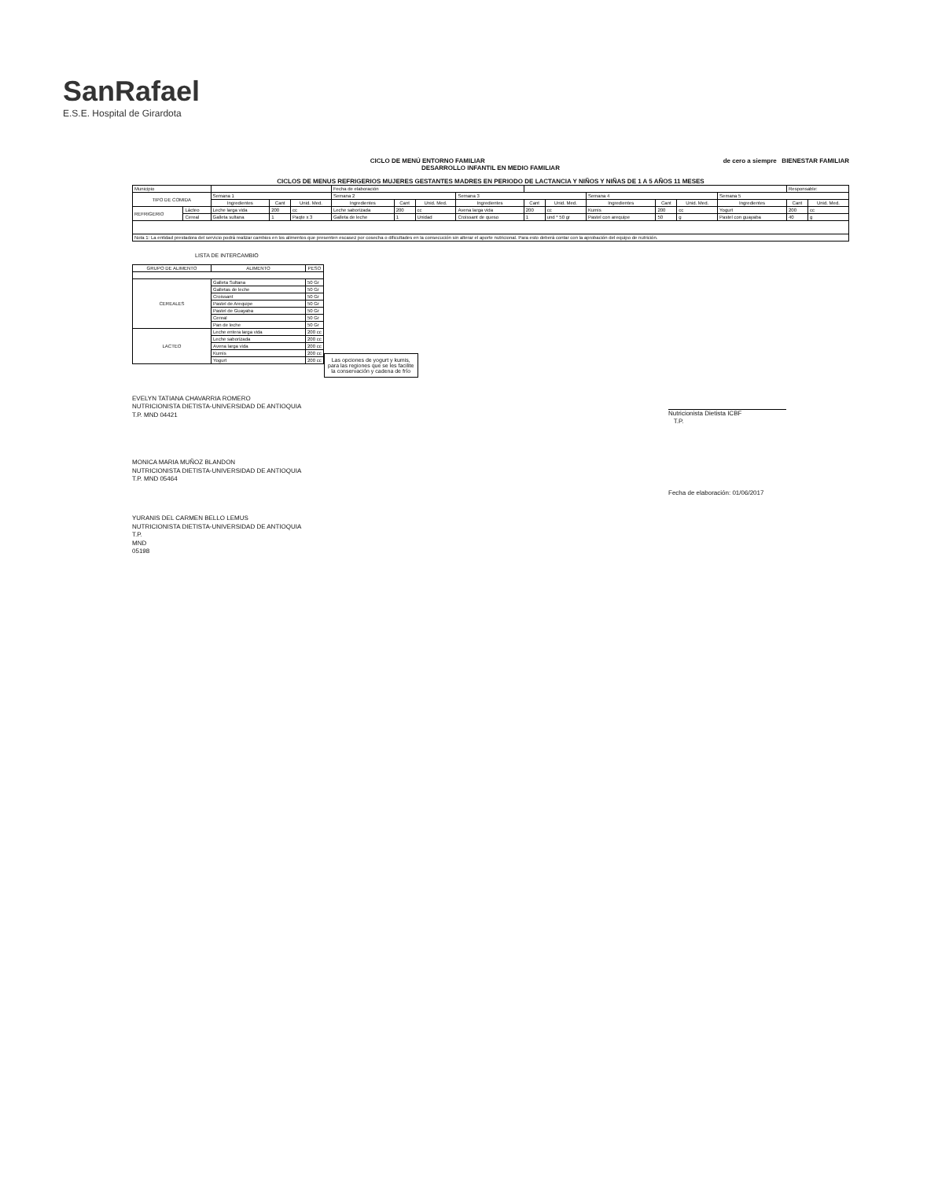SanRafael
E.S.E. Hospital de Girardota
de cero a siempre BIENESTAR FAMILIAR
CICLO DE MENÚ ENTORNO FAMILIAR
DESARROLLO INFANTIL EN MEDIO FAMILIAR
CICLOS DE MENUS REFRIGERIOS MUJERES GESTANTES MADRES EN PERIODO DE LACTANCIA Y NIÑOS Y NIÑAS DE 1 A 5 AÑOS 11 MESES
| Municipio | | | | | Fecha de elaboración | | | | | | | | | | Responsable: | |
| TIPO DE COMIDA | | Semana 1 | | | Semana 2 | | | Semana 3 | | | Semana 4 | | | Semana 5 | | |
| | | Ingredientes | Cant | Unid. Med. | Ingredientes | Cant | Unid. Med. | Ingredientes | Cant | Unid. Med. | Ingredientes | Cant | Unid. Med. | Ingredientes | Cant | Unid. Med. |
| REFRIGERIO | Lácteo | Leche larga vida | 200 | cc | Leche saborizada | 200 | cc | Avena larga vida | 200 | cc | Kumis | 200 | cc | Yogurt | 200 | cc |
| | Cereal | Galleta sultana | 1 | Paqte x 3 | Galleta de leche | 1 | Unidad | Croissant de queso | 1 | und * 50 gr | Pastel con arequipe | 50 | g | Pastel con guayaba | 40 | g |
| Nota 1: La entidad prestadora del servicio podrá realizar cambios en los alimentos que presenten escasez por cosecha o dificultades en la consecución sin alterar el aporte nutricional. Para esto deberá contar con la aprobación del equipo de nutrición. | | | | | | | | | | | | | | | | |
LISTA DE INTERCAMBIO
| GRUPO DE ALIMENTO | ALIMENTO | PESO |
| --- | --- | --- |
| CEREALES | Galleta Sultana | 50 Gr |
| | Galletas de leche | 50 Gr |
| | Croissant | 50 Gr |
| | Pastel de Arequipe | 50 Gr |
| | Pastel de Guayaba | 50 Gr |
| | Cereal | 50 Gr |
| | Pan de leche | 50 Gr |
| LACTEO | Leche entera larga vida | 200 cc |
| | Leche saborizada | 200 cc |
| | Avena larga vida | 200 cc |
| | Kumis | 200 cc |
| | Yogurt | 200 cc |
Las opciones de yogurt y kumis, para las regiones que se les facilite la conservación y cadena de frío
EVELYN TATIANA CHAVARRIA ROMERO
NUTRICIONISTA DIETISTA-UNIVERSIDAD DE ANTIOQUIA
T.P. MND 04421
MONICA MARIA MUÑOZ BLANDON
NUTRICIONISTA DIETISTA-UNIVERSIDAD DE ANTIOQUIA
T.P. MND 05464
YURANIS DEL CARMEN BELLO LEMUS
NUTRICIONISTA DIETISTA-UNIVERSIDAD DE ANTIOQUIA
T.P.
MND
05198
Nutricionista Dietista ICBF
T.P.
Fecha de elaboración: 01/06/2017